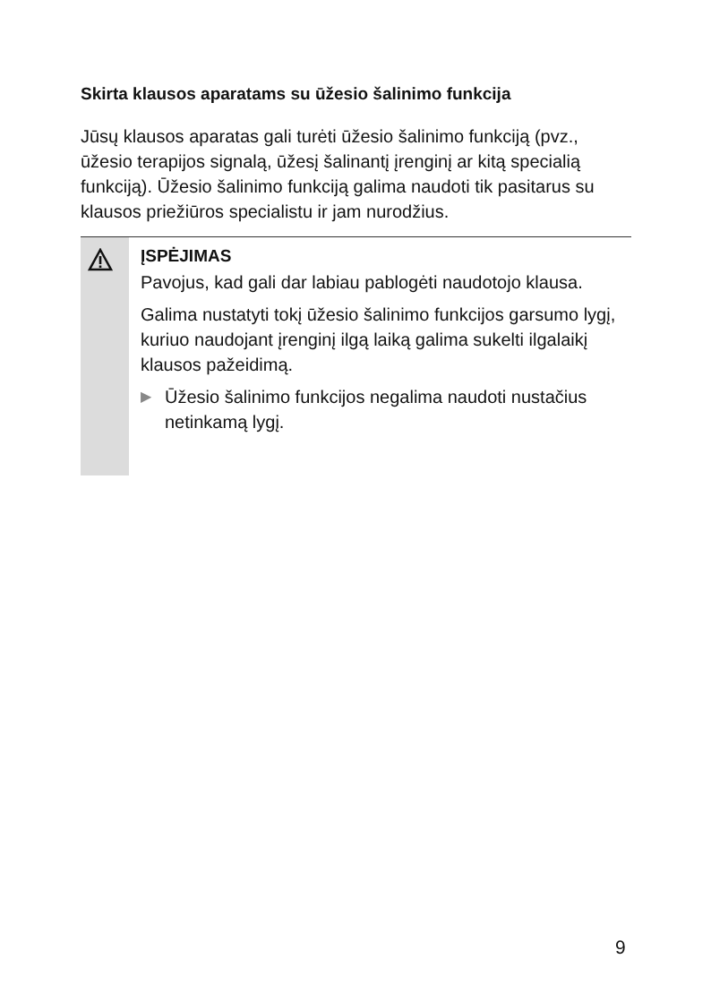Skirta klausos aparatams su ūžesio šalinimo funkcija
Jūsų klausos aparatas gali turėti ūžesio šalinimo funkciją (pvz., ūžesio terapijos signalą, ūžesį šalinantį įrenginį ar kitą specialią funkciją). Ūžesio šalinimo funkciją galima naudoti tik pasitarus su klausos priežiūros specialistu ir jam nurodžius.
ĮSPĖJIMAS
Pavojus, kad gali dar labiau pablogėti naudotojo klausa.
Galima nustatyti tokį ūžesio šalinimo funkcijos garsumo lygį, kuriuo naudojant įrenginį ilgą laiką galima sukelti ilgalaikį klausos pažeidimą.
▶ Ūžesio šalinimo funkcijos negalima naudoti nustačius netinkamą lygį.
9